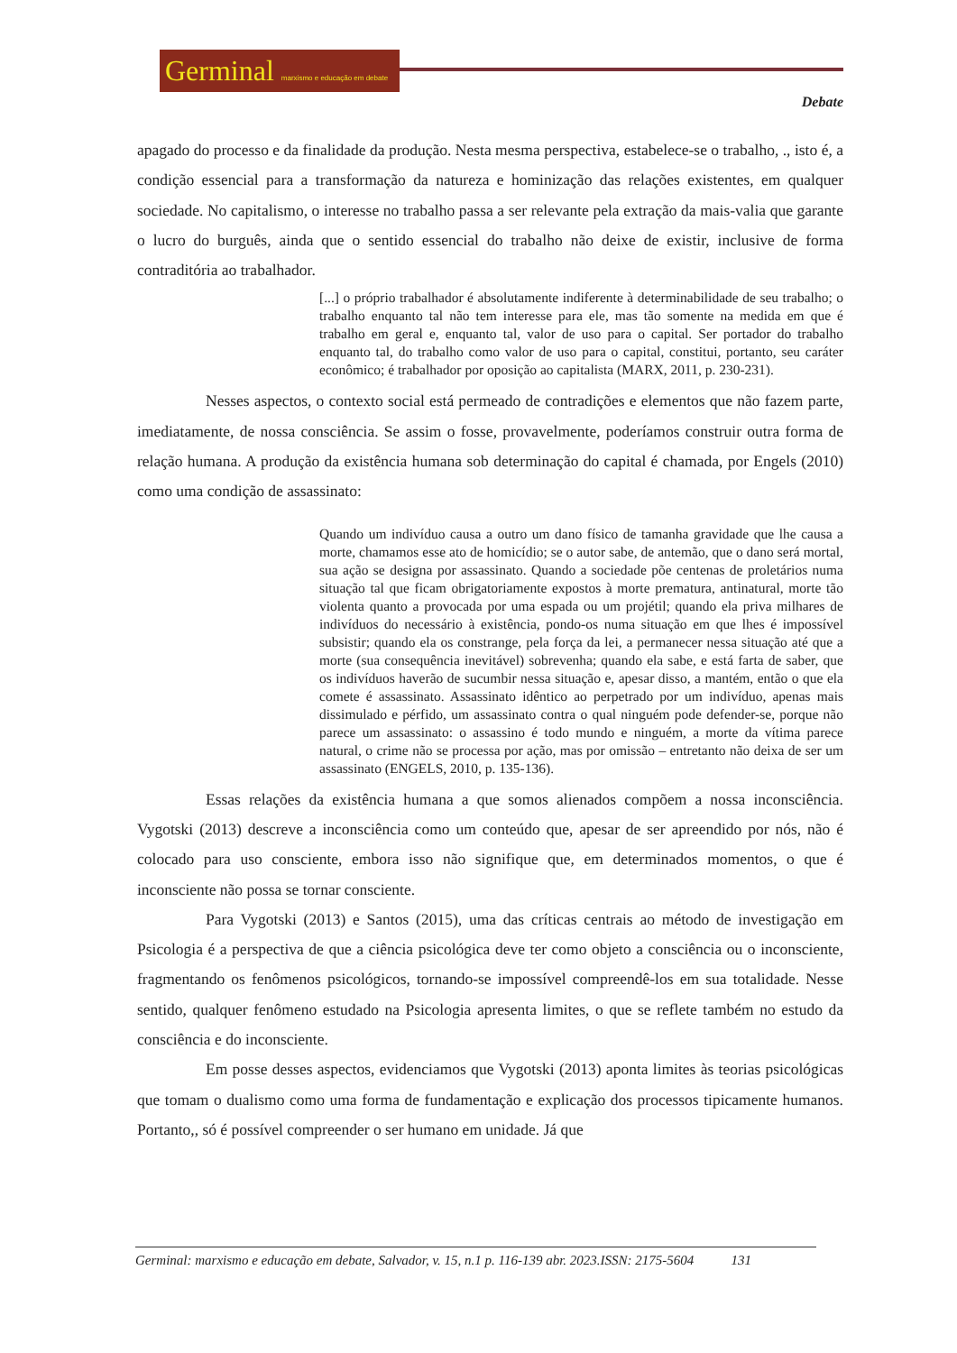Germinal marxismo e educação em debate
Debate
apagado do processo e da finalidade da produção. Nesta mesma perspectiva, estabelece-se o trabalho, ., isto é, a condição essencial para a transformação da natureza e hominização das relações existentes, em qualquer sociedade. No capitalismo, o interesse no trabalho passa a ser relevante pela extração da mais-valia que garante o lucro do burguês, ainda que o sentido essencial do trabalho não deixe de existir, inclusive de forma contraditória ao trabalhador.
[...] o próprio trabalhador é absolutamente indiferente à determinabilidade de seu trabalho; o trabalho enquanto tal não tem interesse para ele, mas tão somente na medida em que é trabalho em geral e, enquanto tal, valor de uso para o capital. Ser portador do trabalho enquanto tal, do trabalho como valor de uso para o capital, constitui, portanto, seu caráter econômico; é trabalhador por oposição ao capitalista (MARX, 2011, p. 230-231).
Nesses aspectos, o contexto social está permeado de contradições e elementos que não fazem parte, imediatamente, de nossa consciência. Se assim o fosse, provavelmente, poderíamos construir outra forma de relação humana. A produção da existência humana sob determinação do capital é chamada, por Engels (2010) como uma condição de assassinato:
Quando um indivíduo causa a outro um dano físico de tamanha gravidade que lhe causa a morte, chamamos esse ato de homicídio; se o autor sabe, de antemão, que o dano será mortal, sua ação se designa por assassinato. Quando a sociedade põe centenas de proletários numa situação tal que ficam obrigatoriamente expostos à morte prematura, antinatural, morte tão violenta quanto a provocada por uma espada ou um projétil; quando ela priva milhares de indivíduos do necessário à existência, pondo-os numa situação em que lhes é impossível subsistir; quando ela os constrange, pela força da lei, a permanecer nessa situação até que a morte (sua consequência inevitável) sobrevenha; quando ela sabe, e está farta de saber, que os indivíduos haverão de sucumbir nessa situação e, apesar disso, a mantém, então o que ela comete é assassinato. Assassinato idêntico ao perpetrado por um indivíduo, apenas mais dissimulado e pérfido, um assassinato contra o qual ninguém pode defender-se, porque não parece um assassinato: o assassino é todo mundo e ninguém, a morte da vítima parece natural, o crime não se processa por ação, mas por omissão – entretanto não deixa de ser um assassinato (ENGELS, 2010, p. 135-136).
Essas relações da existência humana a que somos alienados compõem a nossa inconsciência. Vygotski (2013) descreve a inconsciência como um conteúdo que, apesar de ser apreendido por nós, não é colocado para uso consciente, embora isso não signifique que, em determinados momentos, o que é inconsciente não possa se tornar consciente.
Para Vygotski (2013) e Santos (2015), uma das críticas centrais ao método de investigação em Psicologia é a perspectiva de que a ciência psicológica deve ter como objeto a consciência ou o inconsciente, fragmentando os fenômenos psicológicos, tornando-se impossível compreendê-los em sua totalidade. Nesse sentido, qualquer fenômeno estudado na Psicologia apresenta limites, o que se reflete também no estudo da consciência e do inconsciente.
Em posse desses aspectos, evidenciamos que Vygotski (2013) aponta limites às teorias psicológicas que tomam o dualismo como uma forma de fundamentação e explicação dos processos tipicamente humanos. Portanto,, só é possível compreender o ser humano em unidade. Já que
Germinal: marxismo e educação em debate, Salvador, v. 15, n.1 p. 116-139 abr. 2023.ISSN: 2175-5604 131